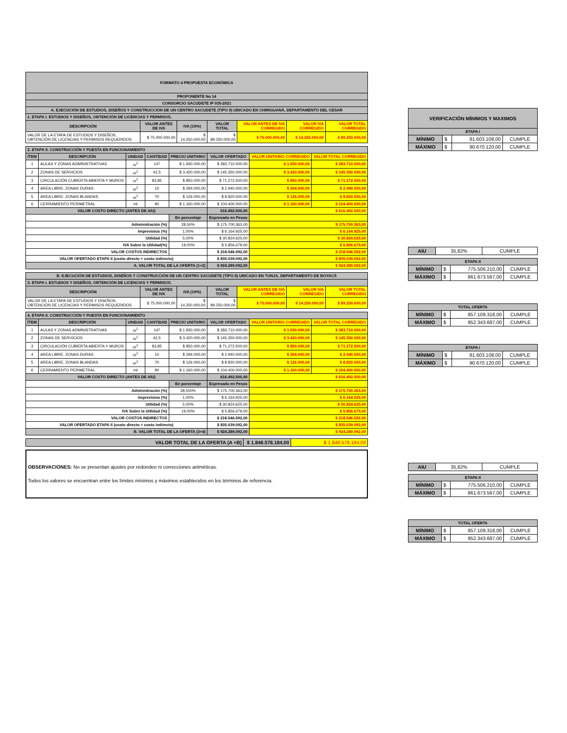| FORMATO 4 PROPUESTA ECONÓMICA | | | | | | |
| --- | --- | --- | --- | --- | --- | --- |
| PROPONENTE No 14 | | | | | | |
| CONSORCIO SACUDETE IP 035-2021 | | | | | | |
| A. EJECUCIÓN DE ESTUDIOS, DISEÑOS Y CONSTRUCCIÓN DE UN CENTRO SACUDETE (TIPO II) UBICADO EN CHIRIGUANÁ, DEPARTAMENTO DEL CESAR | | | | | | |
| 1. ETAPA I. ESTUDIOS Y DISEÑOS, OBTENCIÓN DE LICENCIAS Y PERMISOS. | | | | | | |
| DESCRIPCIÓN | VALOR ANTES DE IVA | IVA (19%) | VALOR TOTAL | VALOR ANTES DE IVA CORREGIDO | VALOR IVA CORREGIDO | VALOR TOTAL CORREGIDO |
| VALOR DE LA ETAPA DE ESTUDIOS Y DISEÑOS, OBTENCIÓN DE LICENCIAS Y PERMISOS REQUERIDOS | $ 75.000.000,00 | $ 14.250.000,00 | $ 89.250.000,00 | $ 75.000.000,00 | $ 14.250.000,00 | $ 89.250.000,00 |
| 2. ETAPA II. CONSTRUCCIÓN Y PUESTA EN FUNCIONAMIENTO | | | | | | | |
| ÍTEM | DESCRIPCIÓN | UNIDAD | CANTIDAD | PRECIO UNITARIO | VALOR OFERTADO | VALOR UNITARIO CORREGIDO | VALOR TOTAL CORREGIDO |
| 1 | AULAS Y ZONAS ADMINISTRATIVAS | m<sup>2</sup> | 147 | $ 1.930.000,00 | $ 283.710.000,00 | $ 1.930.000,00 | $ 283.710.000,00 |
| 2 | ZONAS DE SERVICIOS | m<sup>2</sup> | 42,5 | $ 3.420.000,00 | $ 145.350.000,00 | $ 3.420.000,00 | $ 145.350.000,00 |
| 3 | CIRCULACIÓN CUBIERTA ABIERTA Y MUROS | m<sup>2</sup> | 83,85 | $ 850.000,00 | $ 71.272.500,00 | $ 850.000,00 | $ 71.272.500,00 |
| 4 | AREA LIBRE: ZONAS DURAS | m<sup>2</sup> | 10 | $ 294.000,00 | $ 2.940.000,00 | $ 294.000,00 | $ 2.940.000,00 |
| 5 | AREA LIBRE: ZONAS BLANDAS | m<sup>2</sup> | 70 | $ 126.000,00 | $ 8.820.000,00 | $ 126.000,00 | $ 8.820.000,00 |
| 6 | CERRAMIENTO PERIMETRAL | ml | 90 | $ 1.160.000,00 | $ 104.400.000,00 | $ 1.160.000,00 | $ 104.400.000,00 |
| VALOR COSTO DIRECTO (ANTES DE AIU) | | | | | 616.492.500,00 | $ 616.492.500,00 | |
| | | | | En porcentaje | Expresado en Pesos | | |
| Administración (%) | | | | 28,50% | $ 175.700.363,00 | $ 175.700.363,00 | |
| Imprevistos (%) | | | | 1,00% | $ 6.164.925,00 | $ 6.164.925,00 | |
| Utilidad (%) | | | | 5,00% | $ 30.824.625,00 | $ 30.824.625,00 | |
| IVA Sobre la Utilidad(%) | | | | 19,00% | $ 5.856.679,00 | $ 5.856.679,00 | |
| VALOR COSTOS INDIRECTOS | | | | | $ 218.546.592,00 | $ 218.546.592,00 | |
| VALOR OFERTADO ETAPA II (costo directo + costo indirecto) | | | | | $ 835.039.092,00 | $ 835.039.092,00 | |
| A. VALOR TOTAL DE LA OFERTA (1+2) | | | | | $ 924.289.092,00 | $ 924.289.092,00 | |
| B. EJECUCIÓN DE ESTUDIOS, DISEÑOS Y CONSTRUCCIÓN DE UN CENTRO SACUDETE (TIPO II) UBICADO EN TUNJA, DEPARTAMENTO DE BOYACÁ | | | | | | |
| --- | --- | --- | --- | --- | --- | --- |
| 3. ETAPA I. ESTUDIOS Y DISEÑOS, OBTENCIÓN DE LICENCIAS Y PERMISOS. | | | | | | |
| DESCRIPCIÓN | VALOR ANTES DE IVA | IVA (19%) | VALOR TOTAL | VALOR ANTES DE IVA CORREGIDO | VALOR IVA CORREGIDO | VALOR TOTAL CORREGIDO |
| VALOR DE LA ETAPA DE ESTUDIOS Y DISEÑOS, OBTENCIÓN DE LICENCIAS Y PERMISOS REQUERIDOS | $ 75.000.000,00 | $ 14.250.000,00 | $ 89.250.000,00 | $ 75.000.000,00 | $ 14.250.000,00 | $ 89.250.000,00 |
| 4. ETAPA II. CONSTRUCCIÓN Y PUESTA EN FUNCIONAMIENTO | | | | | | | |
| ÍTEM | DESCRIPCIÓN | UNIDAD | CANTIDAD | PRECIO UNITARIO | VALOR OFERTADO | VALOR UNITARIO CORREGIDO | VALOR TOTAL CORREGIDO |
| 1 | AULAS Y ZONAS ADMINISTRATIVAS | m<sup>2</sup> | 147 | $ 1.930.000,00 | $ 283.710.000,00 | $ 1.930.000,00 | $ 283.710.000,00 |
| 2 | ZONAS DE SERVICIOS | m<sup>2</sup> | 42,5 | $ 3.420.000,00 | $ 145.350.000,00 | $ 3.420.000,00 | $ 145.350.000,00 |
| 3 | CIRCULACIÓN CUBIERTA ABIERTA Y MUROS | m<sup>2</sup> | 83,85 | $ 850.000,00 | $ 71.272.500,00 | $ 850.000,00 | $ 71.272.500,00 |
| 4 | AREA LIBRE: ZONAS DURAS | m<sup>2</sup> | 10 | $ 294.000,00 | $ 2.940.000,00 | $ 294.000,00 | $ 2.940.000,00 |
| 5 | AREA LIBRE: ZONAS BLANDAS | m<sup>2</sup> | 70 | $ 126.000,00 | $ 8.820.000,00 | $ 126.000,00 | $ 8.820.000,00 |
| 6 | CERRAMIENTO PERIMETRAL | ml | 90 | $ 1.160.000,00 | $ 104.400.000,00 | $ 1.160.000,00 | $ 104.400.000,00 |
| VALOR COSTO DIRECTO (ANTES DE AIU) | | | | | 616.492.500,00 | $ 616.492.500,00 | |
| | | | | En porcentaje | Expresado en Pesos | | |
| Administración (%) | | | | 28,500% | $ 175.700.363,00 | $ 175.700.363,00 | |
| Imprevistos (%) | | | | 1,00% | $ 6.164.925,00 | $ 6.164.925,00 | |
| Utilidad (%) | | | | 5,00% | $ 30.824.625,00 | $ 30.824.625,00 | |
| IVA Sobre la Utilidad (%) | | | | 19,00% | $ 5.856.679,00 | $ 5.856.679,00 | |
| VALOR COSTOS INDIRECTOS | | | | | $ 218.546.592,00 | $ 218.546.592,00 | |
| VALOR OFERTADO ETAPA II (costo directo + costo indirecto) | | | | | $ 835.039.092,00 | $ 835.039.092,00 | |
| B. VALOR TOTAL DE LA OFERTA (3+4) | | | | | $ 924.289.092,00 | $ 924.289.092,00 | |
| VALOR TOTAL DE LA OFERTA (A +B) | $ 1.848.578.184,00 | $ 1.848.578.184,00 |
OBSERVACIONES: No se presentan ajustes por redondeo ni correcciones aritméticas.
Todos los valores se encuentran entre los límites mínimos y máximos establecidos en los términos de referencia.
| VERIFICACIÓN MÍNIMOS Y MAXIMOS | | | |
| --- | --- | --- | --- |
| ETAPA I | | | |
| MÍNIMO | $ | 81.603.108,00 | CUMPLE |
| MÁXIMO | $ | 90.670.120,00 | CUMPLE |
| AIU | 35,82% | CUMPLE |
| ETAPA II | | | |
| --- | --- | --- | --- |
| MÍNIMO | $ | 775.506.210,00 | CUMPLE |
| MÁXIMO | $ | 861.673.567,00 | CUMPLE |
| TOTAL OFERTA | | | |
| --- | --- | --- | --- |
| MÍNIMO | $ | 857.109.318,00 | CUMPLE |
| MÁXIMO | $ | 952.343.687,00 | CUMPLE |
| ETAPA I | | | |
| --- | --- | --- | --- |
| MÍNIMO | $ | 81.603.108,00 | CUMPLE |
| MÁXIMO | $ | 90.670.120,00 | CUMPLE |
| AIU | 35,82% | CUMPLE |
| ETAPA II | | | |
| --- | --- | --- | --- |
| MÍNIMO | $ | 775.506.210,00 | CUMPLE |
| MÁXIMO | $ | 861.673.567,00 | CUMPLE |
| TOTAL OFERTA | | | |
| --- | --- | --- | --- |
| MÍNIMO | $ | 857.109.318,00 | CUMPLE |
| MÁXIMO | $ | 952.343.687,00 | CUMPLE |